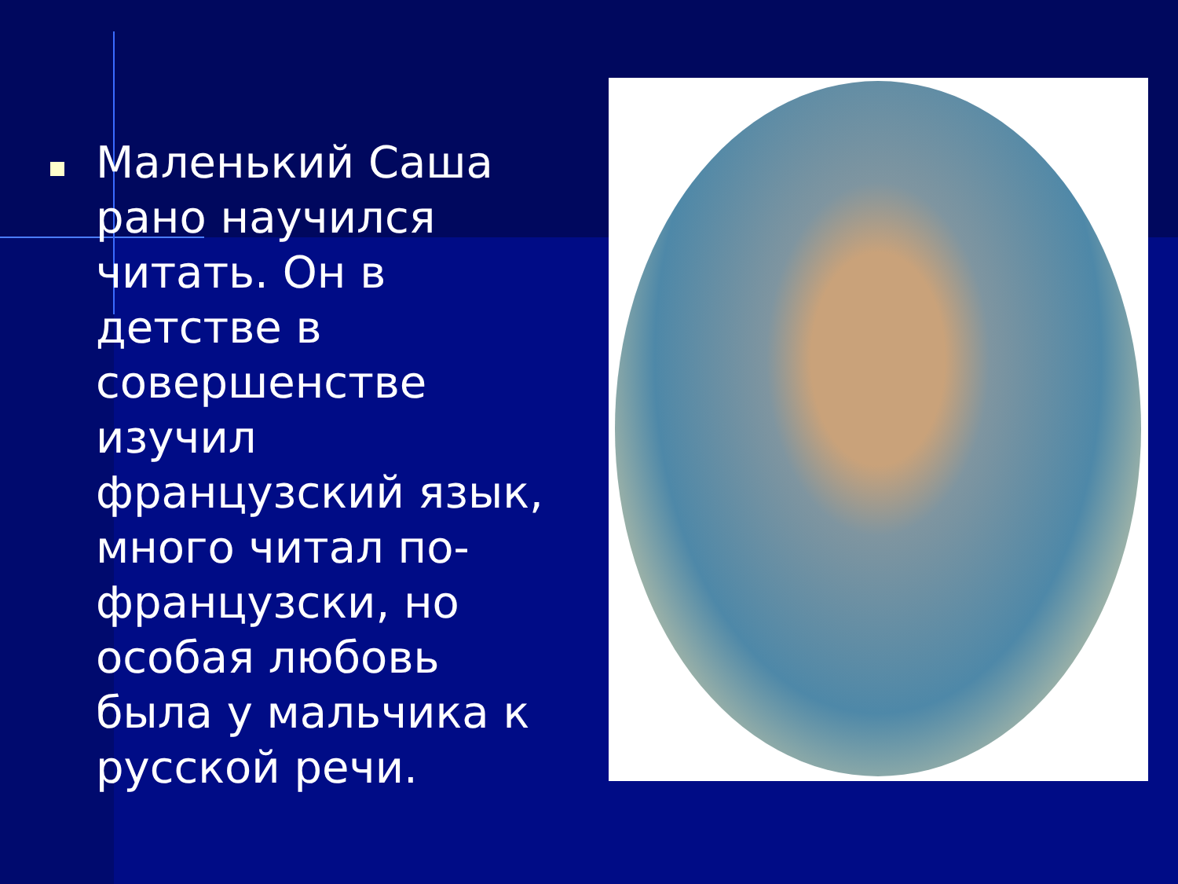Маленький Саша рано научился читать. Он в детстве в совершенстве изучил французский язык, много читал по-французски, но особая любовь была у мальчика к русской речи.